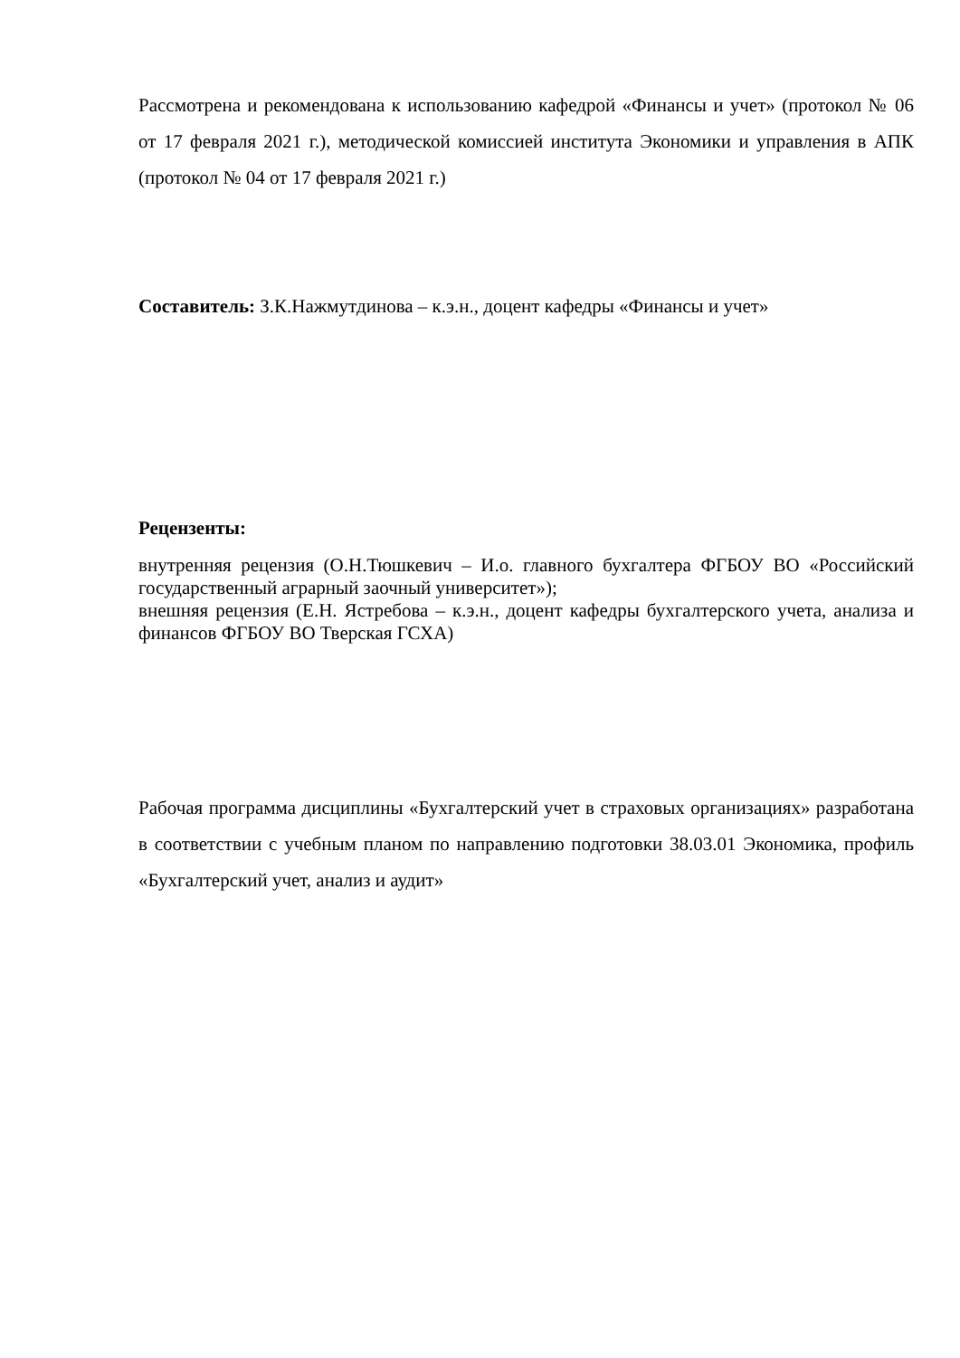Рассмотрена и рекомендована к использованию кафедрой «Финансы и учет» (протокол № 06 от 17 февраля 2021 г.), методической комиссией института Экономики и управления в АПК (протокол № 04 от 17 февраля 2021 г.)
Составитель: З.К.Нажмутдинова – к.э.н., доцент кафедры «Финансы и учет»
Рецензенты:
внутренняя рецензия (О.Н.Тюшкевич – И.о. главного бухгалтера ФГБОУ ВО «Российский государственный аграрный заочный университет»);
внешняя рецензия (Е.Н. Ястребова – к.э.н., доцент кафедры бухгалтерского учета, анализа и финансов ФГБОУ ВО Тверская ГСХА)
Рабочая программа дисциплины «Бухгалтерский учет в страховых организациях» разработана в соответствии с учебным планом по направлению подготовки 38.03.01 Экономика, профиль «Бухгалтерский учет, анализ и аудит»